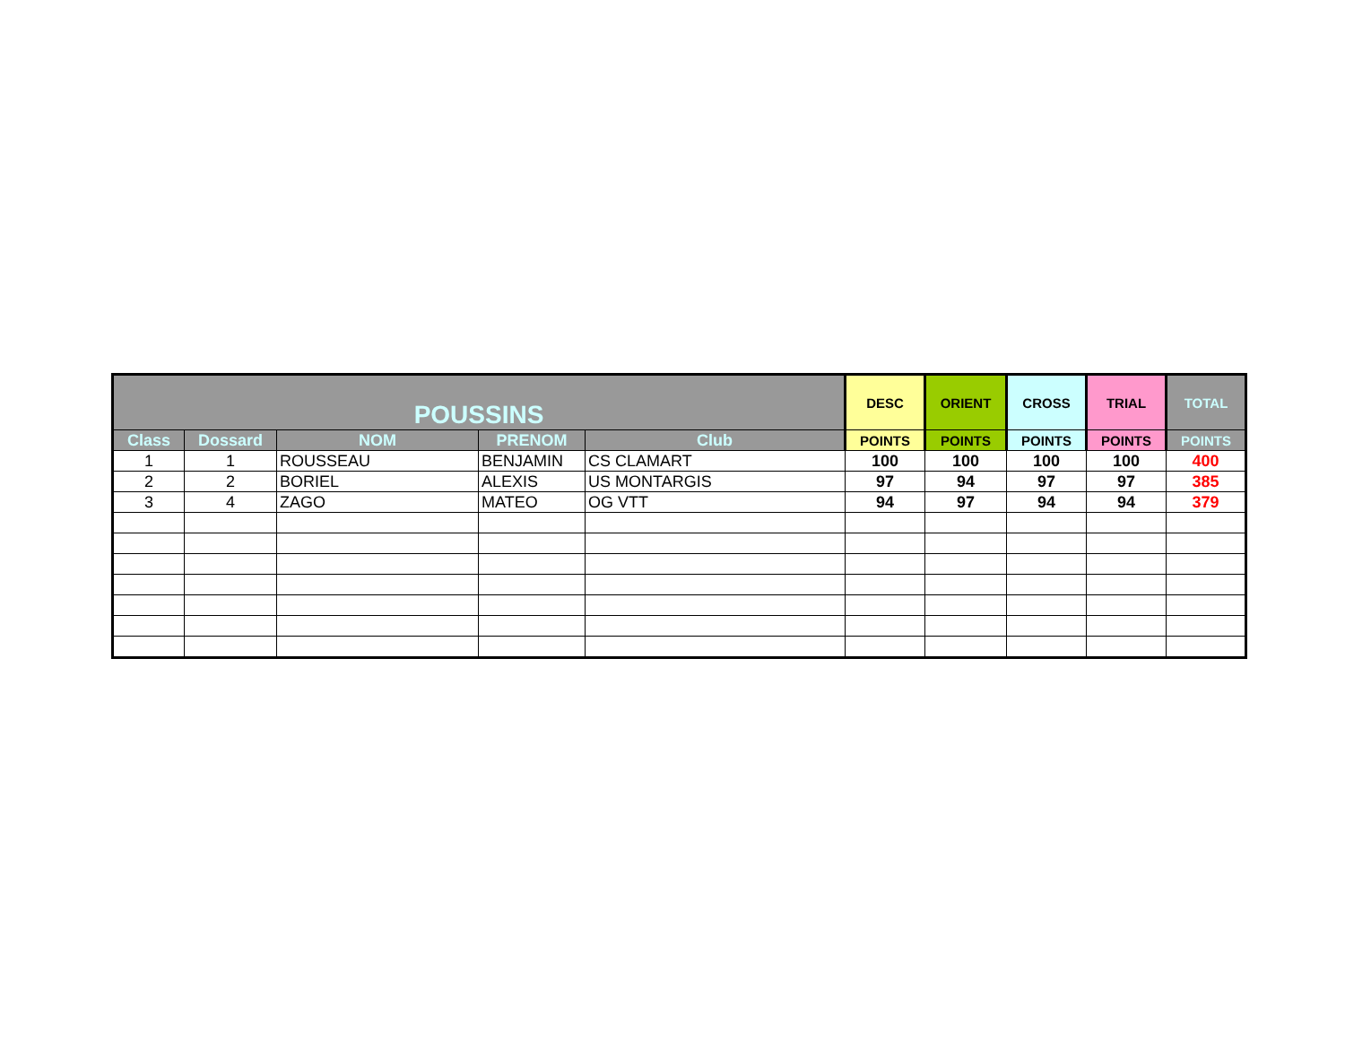| POUSSINS | | | | | DESC | ORIENT | CROSS | TRIAL | TOTAL |
| --- | --- | --- | --- | --- | --- | --- | --- | --- | --- |
| Class | Dossard | NOM | PRENOM | Club | POINTS | POINTS | POINTS | POINTS | POINTS |
| 1 | 1 | ROUSSEAU | BENJAMIN | CS CLAMART | 100 | 100 | 100 | 100 | 400 |
| 2 | 2 | BORIEL | ALEXIS | US MONTARGIS | 97 | 94 | 97 | 97 | 385 |
| 3 | 4 | ZAGO | MATEO | OG VTT | 94 | 97 | 94 | 94 | 379 |